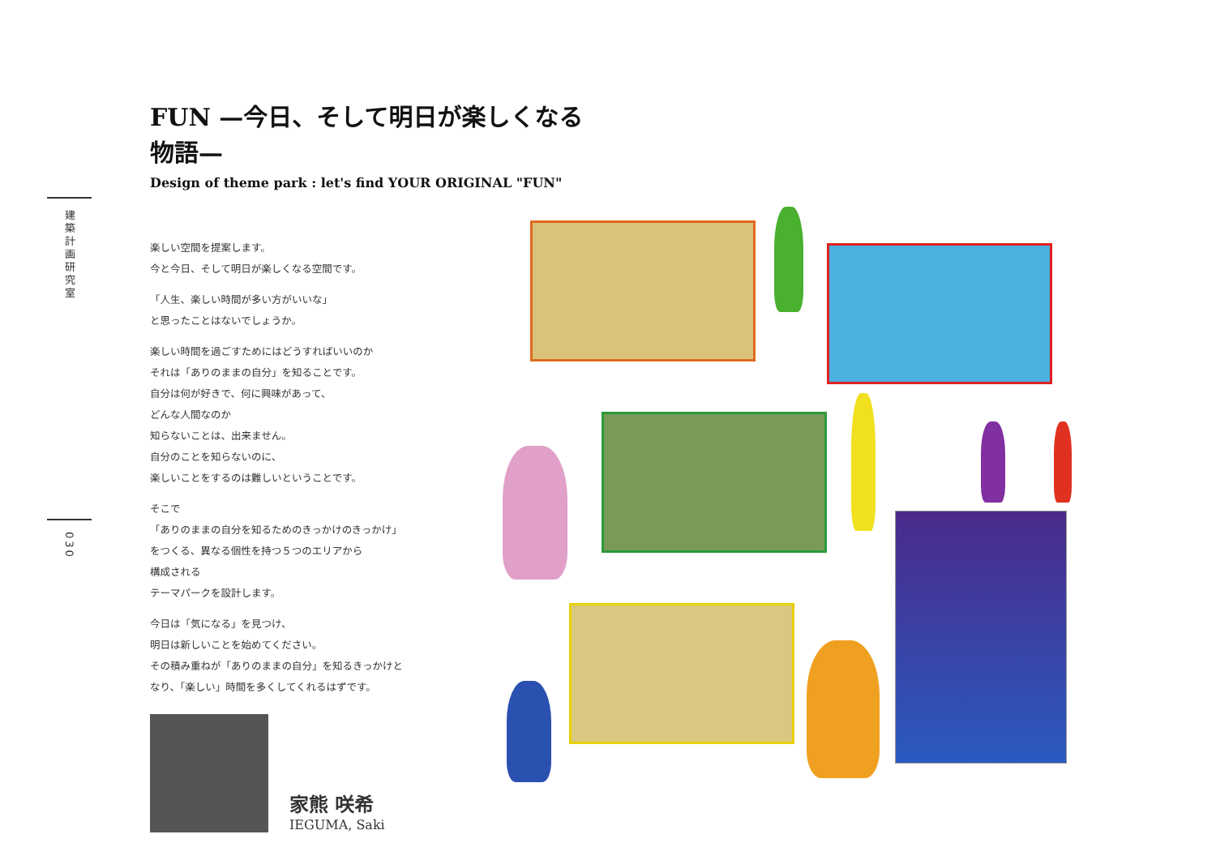建築計画研究室
030
FUN —今日、そして明日が楽しくなる物語—
Design of theme park : let's find YOUR ORIGINAL "FUN"
楽しい空間を提案します。
今と今日、そして明日が楽しくなる空間です。
「人生、楽しい時間が多い方がいいな」
と思ったことはないでしょうか。
楽しい時間を過ごすためにはどうすればいいのか
それは「ありのままの自分」を知ることです。
自分は何が好きで、何に興味があって、
どんな人間なのか
知らないことは、出来ません。
自分のことを知らないのに、
楽しいことをするのは難しいということです。
そこで
「ありのままの自分を知るためのきっかけのきっかけ」
をつくる、異なる個性を持つ５つのエリアから
構成される
テーマパークを設計します。
今日は「気になる」を見つけ、
明日は新しいことを始めてください。
その積み重ねが「ありのままの自分」を知るきっかけと
なり、「楽しい」時間を多くしてくれるはずです。
家熊 咲希
IEGUMA, Saki